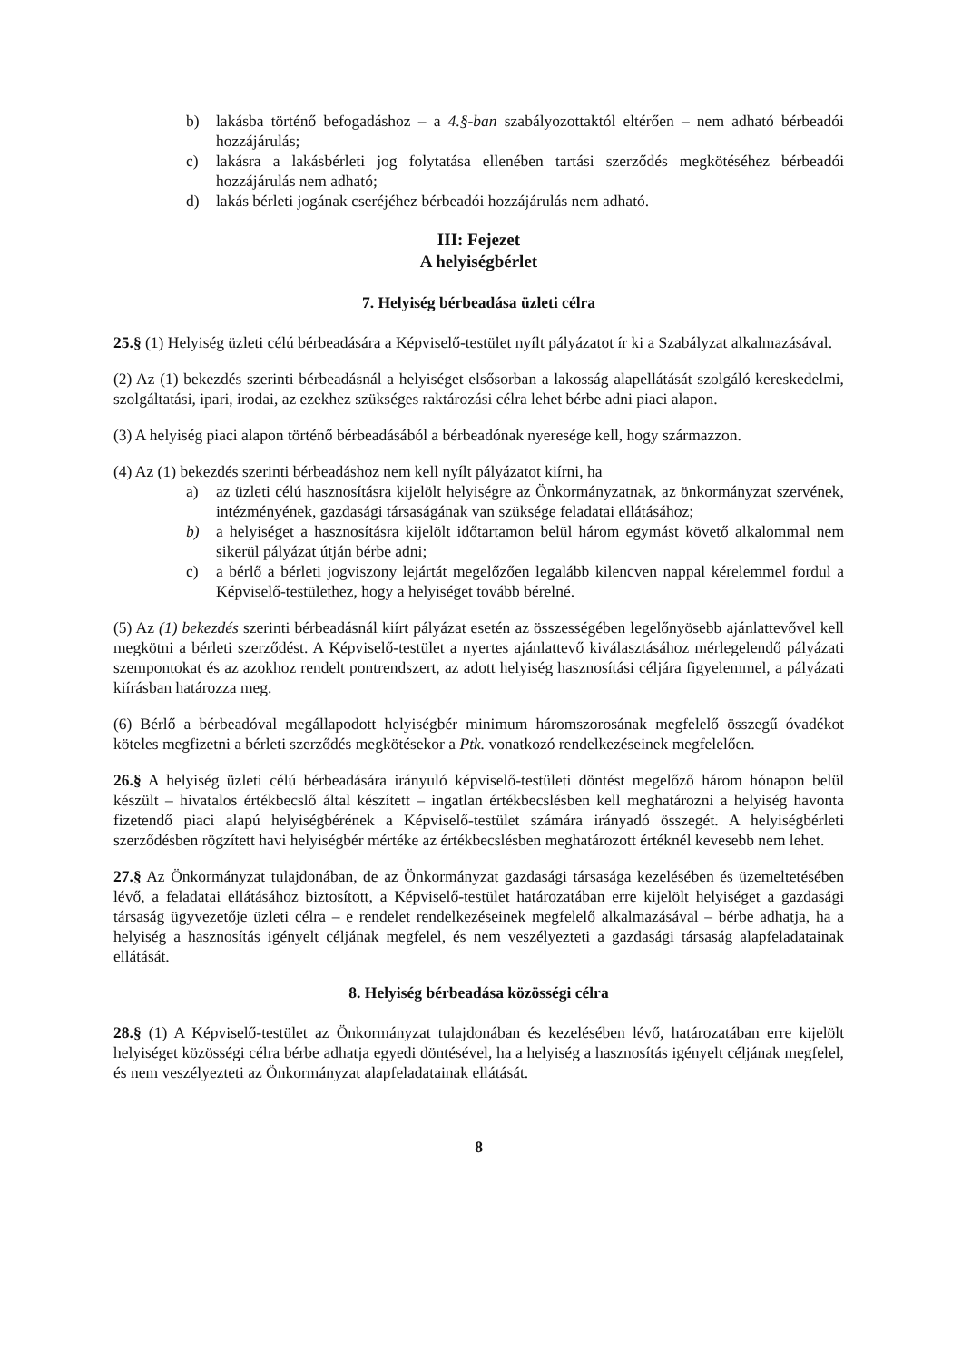b) lakásba történő befogadáshoz – a 4.§-ban szabályozottaktól eltérően – nem adható bérbeadói hozzájárulás;
c) lakásra a lakásbérleti jog folytatása ellenében tartási szerződés megkötéséhez bérbeadói hozzájárulás nem adható;
d) lakás bérleti jogának cseréjéhez bérbeadói hozzájárulás nem adható.
III: Fejezet
A helyiségbérlet
7. Helyiség bérbeadása üzleti célra
25.§ (1) Helyiség üzleti célú bérbeadására a Képviselő-testület nyílt pályázatot ír ki a Szabályzat alkalmazásával.
(2) Az (1) bekezdés szerinti bérbeadásnál a helyiséget elsősorban a lakosság alapellátását szolgáló kereskedelmi, szolgáltatási, ipari, irodai, az ezekhez szükséges raktározási célra lehet bérbe adni piaci alapon.
(3) A helyiség piaci alapon történő bérbeadásából a bérbeadónak nyeresége kell, hogy származzon.
(4) Az (1) bekezdés szerinti bérbeadáshoz nem kell nyílt pályázatot kiírni, ha
a) az üzleti célú hasznosításra kijelölt helyiségre az Önkormányzatnak, az önkormányzat szervének, intézményének, gazdasági társaságának van szüksége feladatai ellátásához;
b) a helyiséget a hasznosításra kijelölt időtartamon belül három egymást követő alkalommal nem sikerül pályázat útján bérbe adni;
c) a bérlő a bérleti jogviszony lejártát megelőzően legalább kilencven nappal kérelemmel fordul a Képviselő-testülethez, hogy a helyiséget tovább bérelné.
(5) Az (1) bekezdés szerinti bérbeadásnál kiírt pályázat esetén az összességében legelőnyösebb ajánlattevővel kell megkötni a bérleti szerződést. A Képviselő-testület a nyertes ajánlattevő kiválasztásához mérlegelendő pályázati szempontokat és az azokhoz rendelt pontrendszert, az adott helyiség hasznosítási céljára figyelemmel, a pályázati kiírásban határozza meg.
(6) Bérlő a bérbeadóval megállapodott helyiségbér minimum háromszorosának megfelelő összegű óvadékot köteles megfizetni a bérleti szerződés megkötésekor a Ptk. vonatkozó rendelkezéseinek megfelelően.
26.§ A helyiség üzleti célú bérbeadására irányuló képviselő-testületi döntést megelőző három hónapon belül készült – hivatalos értékbecslő által készített – ingatlan értékbecslésben kell meghatározni a helyiség havonta fizetendő piaci alapú helyiségbérének a Képviselő-testület számára irányadó összegét. A helyiségbérleti szerződésben rögzített havi helyiségbér mértéke az értékbecslésben meghatározott értéknél kevesebb nem lehet.
27.§ Az Önkormányzat tulajdonában, de az Önkormányzat gazdasági társasága kezelésében és üzemeltetésében lévő, a feladatai ellátásához biztosított, a Képviselő-testület határozatában erre kijelölt helyiséget a gazdasági társaság ügyvezetője üzleti célra – e rendelet rendelkezéseinek megfelelő alkalmazásával – bérbe adhatja, ha a helyiség a hasznosítás igényelt céljának megfelel, és nem veszélyezteti a gazdasági társaság alapfeladatainak ellátását.
8. Helyiség bérbeadása közösségi célra
28.§ (1) A Képviselő-testület az Önkormányzat tulajdonában és kezelésében lévő, határozatában erre kijelölt helyiséget közösségi célra bérbe adhatja egyedi döntésével, ha a helyiség a hasznosítás igényelt céljának megfelel, és nem veszélyezteti az Önkormányzat alapfeladatainak ellátását.
8